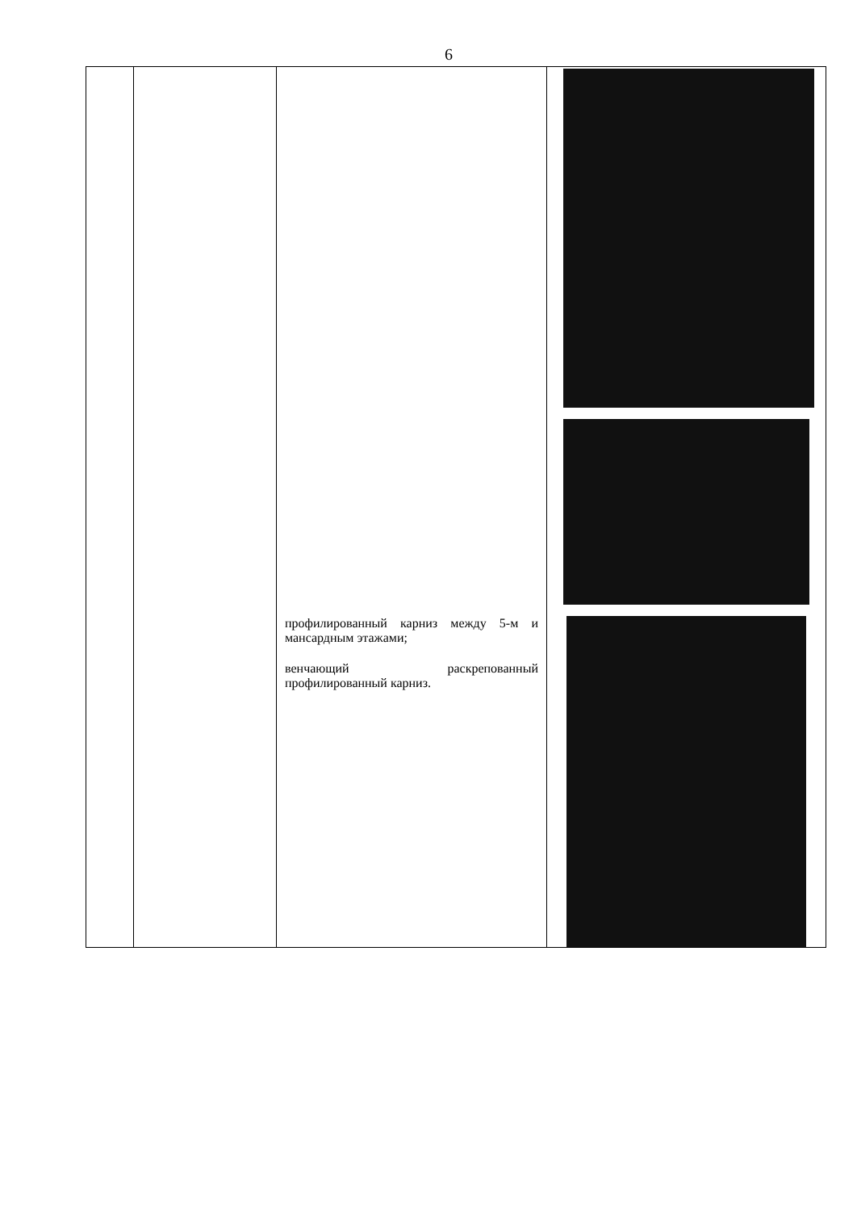6
| | | профилированный карниз между 5-м и мансардным этажами; венчающий раскрепованный профилированный карниз. | |